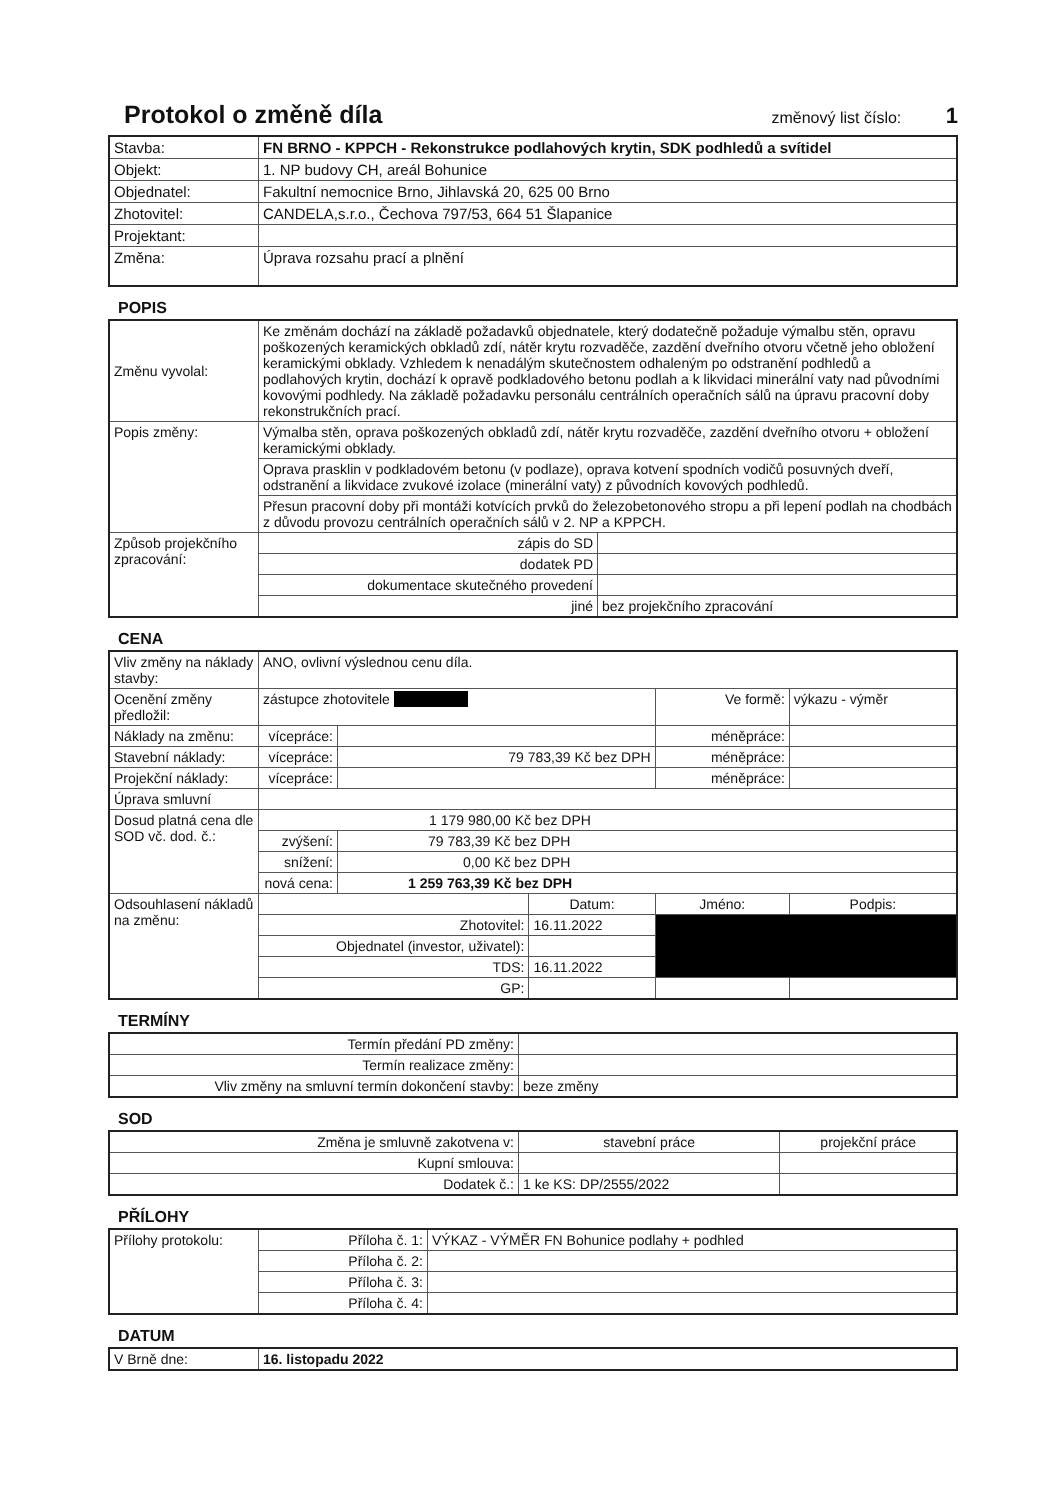Protokol o změně díla změnový list číslo: 1
| Stavba: | FN BRNO - KPPCH - Rekonstrukce podlahových krytin, SDK podhledů a svítidel |
| Objekt: | 1. NP budovy CH, areál Bohunice |
| Objednatel: | Fakultní nemocnice Brno, Jihlavská 20, 625 00 Brno |
| Zhotovitel: | CANDELA,s.r.o., Čechova 797/53, 664 51 Šlapanice |
| Projektant: | |
| Změna: | Úprava rozsahu prací a plnění |
POPIS
| Změnu vyvolal: | Ke změnám dochází na základě požadavků objednatele, který dodatečně požaduje výmalbu stěn, opravu poškozených keramických obkladů zdí, nátěr krytu rozvaděče, zazdění dveřního otvoru včetně jeho obložení keramickými obklady. Vzhledem k nenadálým skutečnostem odhaleným po odstranění podhledů a podlahových krytin, dochází k opravě podkladového betonu podlah a k likvidaci minerální vaty nad původními kovovými podhledy. Na základě požadavku personálu centrálních operačních sálů na úpravu pracovní doby rekonstrukčních prací. | |
| Popis změny: | Výmalba stěn, oprava poškozených obkladů zdí, nátěr krytu rozvaděče, zazdění dveřního otvoru + obložení keramickými obklady. | |
| | Oprava prasklin v podkladovém betonu (v podlaze), oprava kotvení spodních vodičů posuvných dveří, odstranění a likvidace zvukové izolace (minerální vaty) z původních kovových podhledů. | |
| | Přesun pracovní doby při montáži kotvících prvků do železobetonového stropu a při lepení podlah na chodbách z důvodu provozu centrálních operačních sálů v 2. NP a KPPCH. | |
| Způsob projekčního zpracování: | zápis do SD | |
| | dodatek PD | |
| | dokumentace skutečného provedení | |
| | jiné | bez projekčního zpracování |
CENA
| Vliv změny na náklady stavby: | ANO, ovlivní výslednou cenu díla. | | | | |
| Ocenění změny předložil: | zástupce zhotovitele | | | Ve formě: | výkazu - výměr |
| Náklady na změnu: | vícepráce: | | | méněpráce: | |
| Stavební náklady: | vícepráce: | 79 783,39 Kč bez DPH | | méněpráce: | |
| Projekční náklady: | vícepráce: | | | méněpráce: | |
| Úprava smluvní | | | | | |
| Dosud platná cena dle SOD vč. dod. č.: | 1 179 980,00 Kč bez DPH | | | | |
| | zvýšení: | 79 783,39 Kč bez DPH | | | |
| | snížení: | 0,00 Kč bez DPH | | | |
| | nová cena: | 1 259 763,39 Kč bez DPH | | | |
| Odsouhlasení nákladů na změnu: | | | Datum: | Jméno: | Podpis: |
| | Zhotovitel: | | 16.11.2022 | | |
| | Objednatel (investor, uživatel): | | | | |
| | TDS: | | 16.11.2022 | | |
| | GP: | | | | |
TERMÍNY
| Termín předání PD změny: | |
| Termín realizace změny: | |
| Vliv změny na smluvní termín dokončení stavby: | beze změny |
SOD
| Změna je smluvně zakotvena v: | stavební práce | projekční práce |
| Kupní smlouva: | | |
| Dodatek č.: | 1 ke KS: DP/2555/2022 | |
PŘÍLOHY
| Přílohy protokolu: | Příloha č. 1: | VÝKAZ - VÝMĚR FN Bohunice podlahy + podhled |
| | Příloha č. 2: | |
| | Příloha č. 3: | |
| | Příloha č. 4: | |
DATUM
| V Brně dne: | 16. listopadu 2022 |